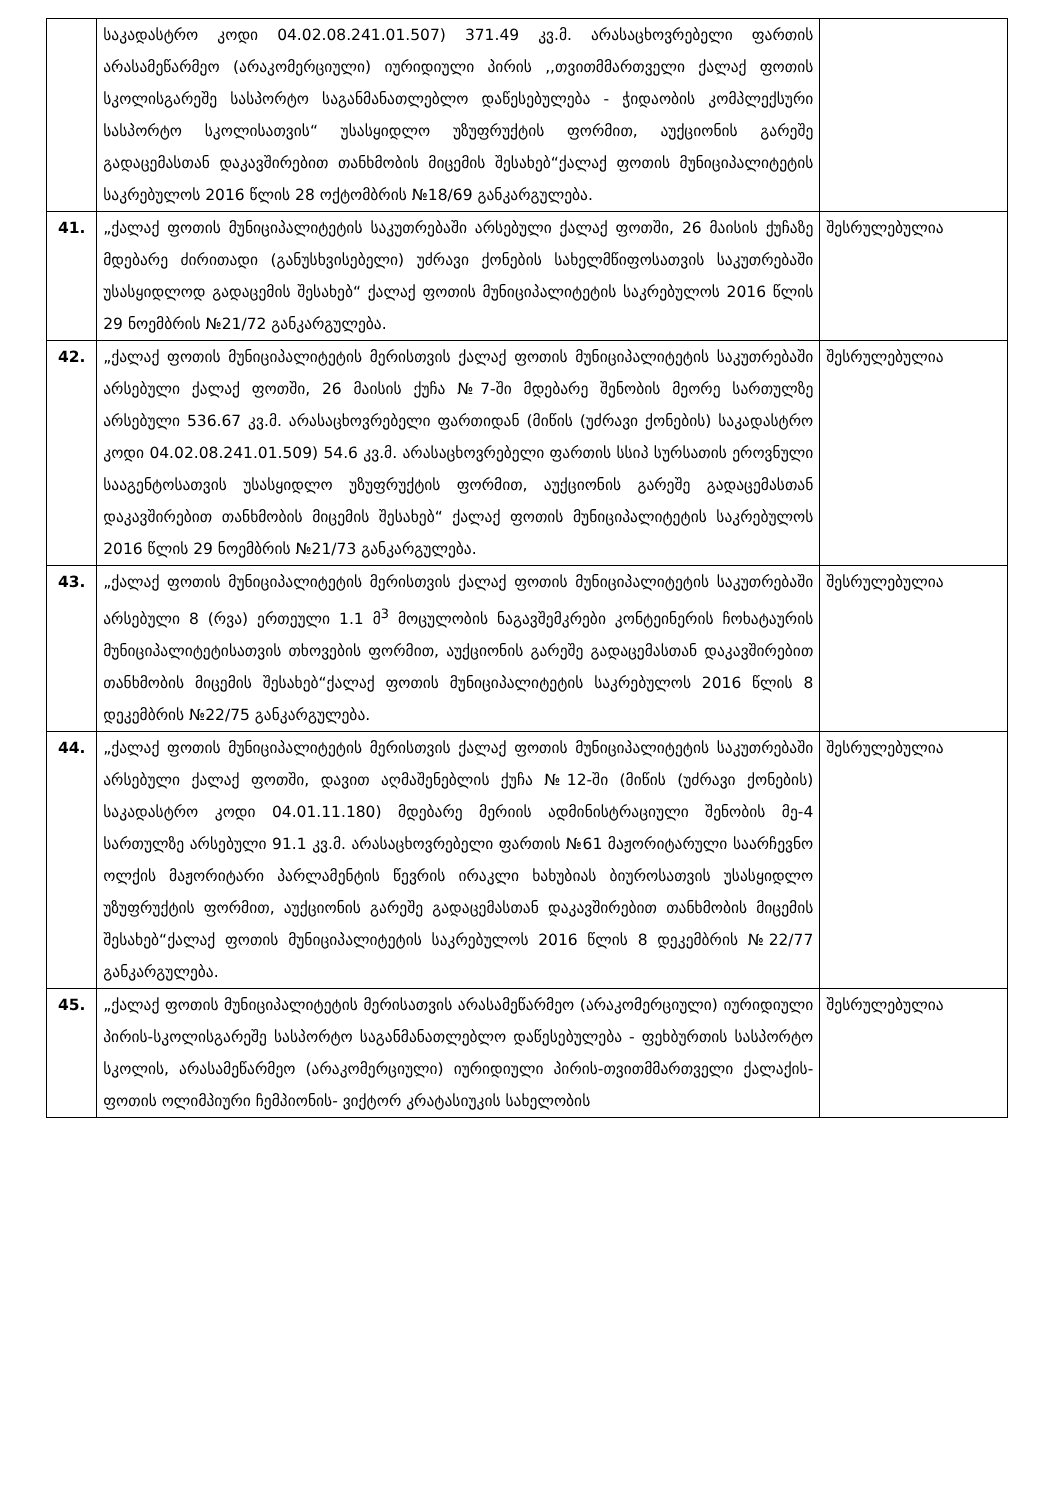| | საკადასტრო კოდი 04.02.08.241.01.507) 371.49 კვ.მ. არასაცხოვრებელი ფართის არასამეწარმეო (არაკომერციული) იურიდიული პირის ,,თვითმმართველი ქალაქ ფოთის სკოლისგარეშე სასპორტო საგანმანათლებლო დაწესებულება - ჭიდაობის კომპლექსური სასპორტო სკოლისათვის“ უსასყიდლო უზუფრუქტის ფორმით, აუქციონის გარეშე გადაცემასთან დაკავშირებით თანხმობის მიცემის შესახებ“ქალაქ ფოთის მუნიციპალიტეტის საკრებულოს 2016 წლის 28 ოქტომბრის №18/69 განკარგულება. | |
| 41. | „ქალაქ ფოთის მუნიციპალიტეტის საკუთრებაში არსებული ქალაქ ფოთში, 26 მაისის ქუჩაზე მდებარე ძირითადი (განუსხვისებელი) უძრავი ქონების სახელმწიფოსათვის საკუთრებაში უსასყიდლოდ გადაცემის შესახებ“ ქალაქ ფოთის მუნიციპალიტეტის საკრებულოს 2016 წლის 29 ნოემბრის №21/72 განკარგულება. | შესრულებულია |
| 42. | „ქალაქ ფოთის მუნიციპალიტეტის მერისთვის ქალაქ ფოთის მუნიციპალიტეტის საკუთრებაში არსებული ქალაქ ფოთში, 26 მაისის ქუჩა №7-ში მდებარე შენობის მეორე სართულზე არსებული 536.67 კვ.მ. არასაცხოვრებელი ფართიდან (მიწის (უძრავი ქონების) საკადასტრო კოდი 04.02.08.241.01.509) 54.6 კვ.მ. არასაცხოვრებელი ფართის სსიპ სურსათის ეროვნული სააგენტოსათვის უსასყიდლო უზუფრუქტის ფორმით, აუქციონის გარეშე გადაცემასთან დაკავშირებით თანხმობის მიცემის შესახებ“ ქალაქ ფოთის მუნიციპალიტეტის საკრებულოს 2016 წლის 29 ნოემბრის №21/73 განკარგულება. | შესრულებულია |
| 43. | „ქალაქ ფოთის მუნიციპალიტეტის მერისთვის ქალაქ ფოთის მუნიციპალიტეტის საკუთრებაში არსებული 8 (რვა) ერთეული 1.1 მ<sup>3</sup> მოცულობის ნაგავშემკრები კონტეინერის ჩოხატაურის მუნიციპალიტეტისათვის თხოვების ფორმით, აუქციონის გარეშე გადაცემასთან დაკავშირებით თანხმობის მიცემის შესახებ“ქალაქ ფოთის მუნიციპალიტეტის საკრებულოს 2016 წლის 8 დეკემბრის №22/75 განკარგულება. | შესრულებულია |
| 44. | „ქალაქ ფოთის მუნიციპალიტეტის მერისთვის ქალაქ ფოთის მუნიციპალიტეტის საკუთრებაში არსებული ქალაქ ფოთში, დავით აღმაშენებლის ქუჩა №12-ში (მიწის (უძრავი ქონების) საკადასტრო კოდი 04.01.11.180) მდებარე მერიის ადმინისტრაციული შენობის მე-4 სართულზე არსებული 91.1 კვ.მ. არასაცხოვრებელი ფართის №61 მაჟორიტარული საარჩევნო ოლქის მაჟორიტარი პარლამენტის წევრის ირაკლი ხახუბიას ბიუროსათვის უსასყიდლო უზუფრუქტის ფორმით, აუქციონის გარეშე გადაცემასთან დაკავშირებით თანხმობის მიცემის შესახებ“ქალაქ ფოთის მუნიციპალიტეტის საკრებულოს 2016 წლის 8 დეკემბრის №22/77 განკარგულება. | შესრულებულია |
| 45. | „ქალაქ ფოთის მუნიციპალიტეტის მერისათვის არასამეწარმეო (არაკომერციული) იურიდიული პირის-სკოლისგარეშე სასპორტო საგანმანათლებლო დაწესებულება - ფეხბურთის სასპორტო სკოლის, არასამეწარმეო (არაკომერციული) იურიდიული პირის-თვითმმართველი ქალაქის-ფოთის ოლიმპიური ჩემპიონის- ვიქტორ კრატასიუკის სახელობის | შესრულებულია |